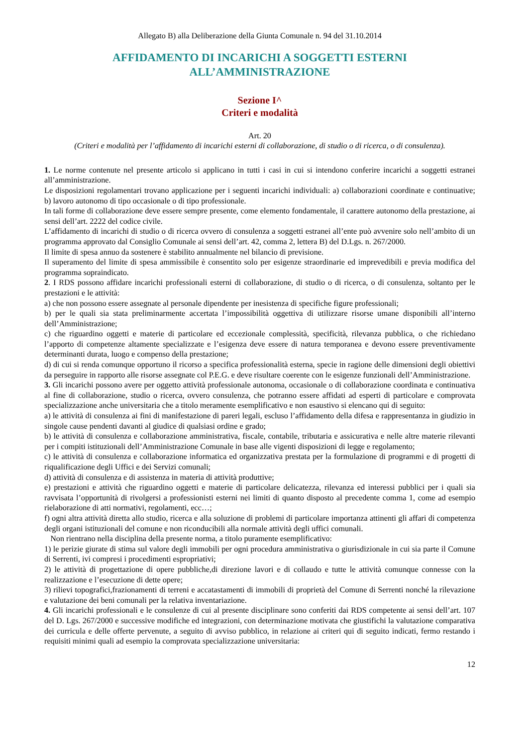Allegato B) alla Deliberazione della Giunta Comunale n. 94 del 31.10.2014
AFFIDAMENTO DI INCARICHI A SOGGETTI ESTERNI
ALL’AMMINISTRAZIONE
Sezione I^
Criteri e modalità
Art. 20
(Criteri e modalità per l’affidamento di incarichi esterni di collaborazione, di studio o di ricerca, o di consulenza).
1. Le norme contenute nel presente articolo si applicano in tutti i casi in cui si intendono conferire incarichi a soggetti estranei all’amministrazione.
Le disposizioni regolamentari trovano applicazione per i seguenti incarichi individuali: a) collaborazioni coordinate e continuative; b) lavoro autonomo di tipo occasionale o di tipo professionale.
In tali forme di collaborazione deve essere sempre presente, come elemento fondamentale, il carattere autonomo della prestazione, ai sensi dell’art. 2222 del codice civile.
L’affidamento di incarichi di studio o di ricerca ovvero di consulenza a soggetti estranei all’ente può avvenire solo nell’ambito di un programma approvato dal Consiglio Comunale ai sensi dell’art. 42, comma 2, lettera B) del D.Lgs. n. 267/2000.
Il limite di spesa annuo da sostenere è stabilito annualmente nel bilancio di previsione.
Il superamento del limite di spesa ammissibile è consentito solo per esigenze straordinarie ed imprevedibili e previa modifica del programma sopraindicato.
2. I RDS possono affidare incarichi professionali esterni di collaborazione, di studio o di ricerca, o di consulenza, soltanto per le prestazioni e le attività:
a) che non possono essere assegnate al personale dipendente per inesistenza di specifiche figure professionali;
b) per le quali sia stata preliminarmente accertata l’impossibilità oggettiva di utilizzare risorse umane disponibili all’interno dell’Amministrazione;
c) che riguardino oggetti e materie di particolare ed eccezionale complessità, specificità, rilevanza pubblica, o che richiedano l’apporto di competenze altamente specializzate e l’esigenza deve essere di natura temporanea e devono essere preventivamente determinanti durata, luogo e compenso della prestazione;
d) di cui si renda comunque opportuno il ricorso a specifica professionalità esterna, specie in ragione delle dimensioni degli obiettivi da perseguire in rapporto alle risorse assegnate col P.E.G. e deve risultare coerente con le esigenze funzionali dell’Amministrazione.
3. Gli incarichi possono avere per oggetto attività professionale autonoma, occasionale o di collaborazione coordinata e continuativa al fine di collaborazione, studio o ricerca, ovvero consulenza, che potranno essere affidati ad esperti di particolare e comprovata specializzazione anche universitaria che a titolo meramente esemplificativo e non esaustivo si elencano qui di seguito:
a) le attività di consulenza ai fini di manifestazione di pareri legali, escluso l’affidamento della difesa e rappresentanza in giudizio in singole cause pendenti davanti al giudice di qualsiasi ordine e grado;
b) le attività di consulenza e collaborazione amministrativa, fiscale, contabile, tributaria e assicurativa e nelle altre materie rilevanti per i compiti istituzionali dell’Amministrazione Comunale in base alle vigenti disposizioni di legge e regolamento;
c) le attività di consulenza e collaborazione informatica ed organizzativa prestata per la formulazione di programmi e di progetti di riqualificazione degli Uffici e dei Servizi comunali;
d) attività di consulenza e di assistenza in materia di attività produttive;
e) prestazioni e attività che riguardino oggetti e materie di particolare delicatezza, rilevanza ed interessi pubblici per i quali sia ravvisata l’opportunità di rivolgersi a professionisti esterni nei limiti di quanto disposto al precedente comma 1, come ad esempio rielaborazione di atti normativi, regolamenti, ecc…;
f) ogni altra attività diretta allo studio, ricerca e alla soluzione di problemi di particolare importanza attinenti gli affari di competenza degli organi istituzionali del comune e non riconducibili alla normale attività degli uffici comunali.
Non rientrano nella disciplina della presente norma, a titolo puramente esemplificativo:
1) le perizie giurate di stima sul valore degli immobili per ogni procedura amministrativa o giurisdizionale in cui sia parte il Comune di Serrenti, ivi compresi i procedimenti espropriativi;
2) le attività di progettazione di opere pubbliche,di direzione lavori e di collaudo e tutte le attività comunque connesse con la realizzazione e l’esecuzione di dette opere;
3) rilievi topografici,frazionamenti di terreni e accatastamenti di immobili di proprietà del Comune di Serrenti nonché la rilevazione e valutazione dei beni comunali per la relativa inventariazione.
4. Gli incarichi professionali e le consulenze di cui al presente disciplinare sono conferiti dai RDS competente ai sensi dell’art. 107 del D. Lgs. 267/2000 e successive modifiche ed integrazioni, con determinazione motivata che giustifichi la valutazione comparativa dei curricula e delle offerte pervenute, a seguito di avviso pubblico, in relazione ai criteri qui di seguito indicati, fermo restando i requisiti minimi quali ad esempio la comprovata specializzazione universitaria:
12